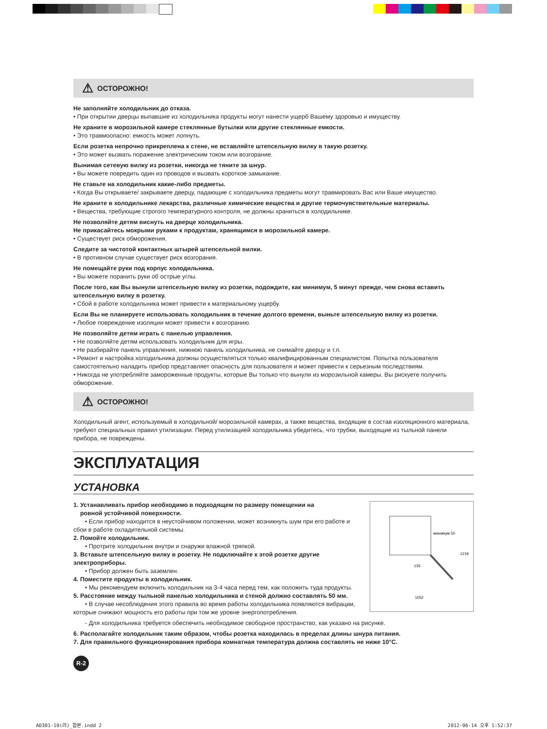⚠ ОСТОРОЖНО!
Не заполняйте холодильник до отказа.
• При открытии дверцы выпавшие из холодильника продукты могут нанести ущерб Вашему здоровью и имуществу.
Не храните в морозильной камере стеклянные бутылки или другие стеклянные емкости.
• Это травмоопасно: емкость может лопнуть.
Если розетка непрочно прикреплена к стене, не вставляйте штепсельную вилку в такую розетку.
• Это может вызвать поражение электрическим током или возгорание.
Вынимая сетевую вилку из розетки, никогда не тяните за шнур.
• Вы можете повредить один из проводов и вызвать короткое замыкание.
Не ставьте на холодильник какие-либо предметы.
• Когда Вы открываете/ закрываете дверцу, падающие с холодильника предметы могут травмировать Вас или Ваше имущество.
Не храните в холодильнике лекарства, различные химические вещества и другие термочувствительные материалы.
• Вещества, требующие строгого температурного контроля, не должны храниться в холодильнике.
Не позволяйте детям виснуть на дверце холодильника.
Не прикасайтесь мокрыми руками к продуктам, хранящимся в морозильной камере.
• Существует риск обморожения.
Следите за чистотой контактных штырей штепсельной вилки.
• В противном случае существует риск возгорания.
Не помещайте руки под корпус холодильника.
• Вы можете поранить руки об острые углы.
После того, как Вы вынули штепсельную вилку из розетки, подождите, как минимум, 5 минут прежде, чем снова вставить штепсельную вилку в розетку.
• Сбой в работе холодильника может привести к материальному ущербу.
Если Вы не планируете использовать холодильник в течение долгого времени, выньте штепсельную вилку из розетки.
• Любое повреждение изоляции может привести к возгоранию.
Не позволяйте детям играть с панелью управления.
• Не позволяйте детям использовать холодильник для игры.
• Не разбирайте панель управления, нижнюю панель холодильника, не снимайте дверцу и т.п.
• Ремонт и настройка холодильника должны осуществляться только квалифицированным специалистом. Попытка пользователя самостоятельно наладить прибор представляет опасность для пользователя и может привести к серьезным последствиям.
• Никогда не употребляйте замороженные продукты, которые Вы только что вынули из морозильной камеры. Вы рискуете получить обморожение.
⚠ ОСТОРОЖНО!
Холодильный агент, используемый в холодильной/ морозильной камерах, а также вещества, входящие в состав изоляционного материала, требуют специальных правил утилизации. Перед утилизацией холодильника убедитесь, что трубки, выходящие из тыльной панели прибора, не повреждены.
ЭКСПЛУАТАЦИЯ
УСТАНОВКА
1. Устанавливать прибор необходимо в подходящем по размеру помещении на
ровной устойчивой поверхности.
• Если прибор находится в неустойчивом положении, может возникнуть шум при его работе и сбои в работе охладительной системы.
2. Помойте холодильник.
• Протрите холодильник внутри и снаружи влажной тряпкой.
3. Вставьте штепсельную вилку в розетку. Не подключайте к этой розетке другие электроприборы.
• Прибор должен быть заземлен.
4. Поместите продукты в холодильник.
• Мы рекомендуем включить холодильник на 3-4 часа перед тем, как положить туда продукты.
5. Расстояние между тыльной панелью холодильника и стеной должно составлять 50 мм.
• В случае несоблюдения этого правила во время работы холодильника появляются вибрации, которые снижают мощность его работы при том же уровне энергопотребления.
минимум 50
1219
1052
135
- Для холодильника требуется обеспечить необходимое свободное пространство, как указано на рисунке.
6. Располагайте холодильник таким образом, чтобы розетка находилась в пределах длины шнура питания.
7. Для правильного функционирования прибора комнатная температура должна составлять не ниже 10°C.
R-2
AD301-10(러)_합본.indd 2 2012-06-14 오후 1:52:37